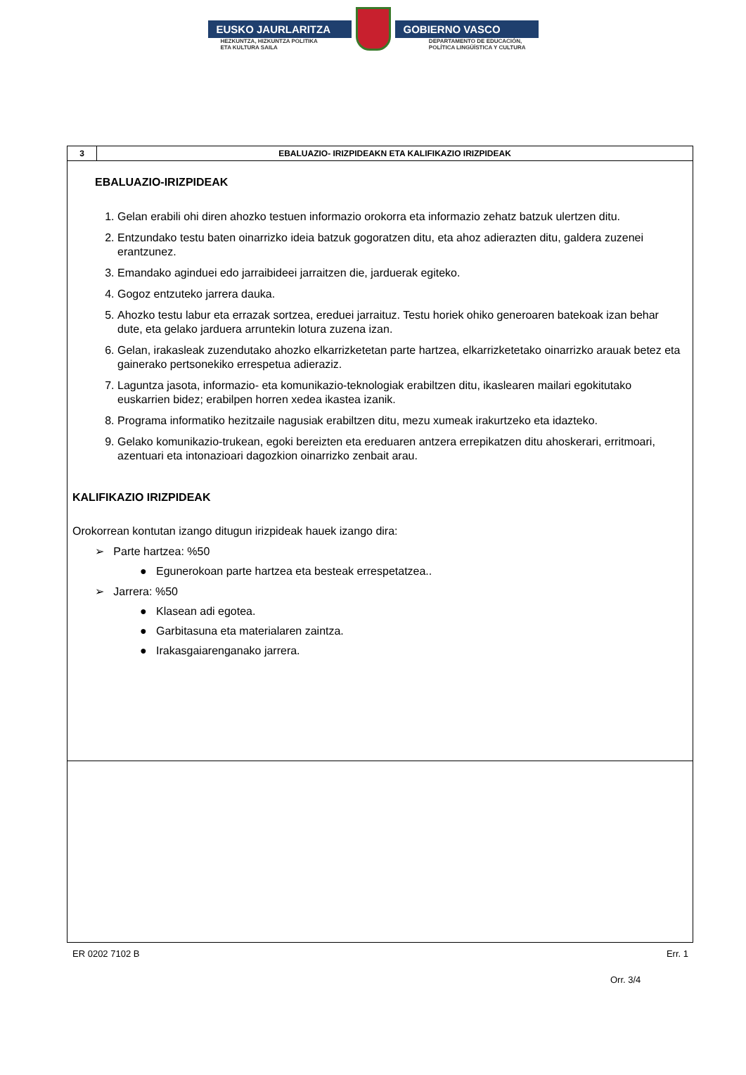EUSKO JAURLARITZA GOBIERNO VASCO
HEZKUNTZA, HIZKUNTZA POLITIKA
ETA KULTURA SAILA DEPARTAMENTO DE EDUCACIÓN,
POLÍTICA LINGÜÍSTICA Y CULTURA
| 3 | EBALUAZIO- IRIZPIDEAKN ETA KALIFIKAZIO IRIZPIDEAK |
| EBALUAZIO-IRIZPIDEAK 1. Gelan erabili ohi diren ahozko testuen informazio orokorra eta informazio zehatz batzuk ulertzen ditu. 2. Entzundako testu baten oinarrizko ideia batzuk gogoratzen ditu, eta ahoz adierazten ditu, galdera zuzenei erantzunez. 3. Emandako aginduei edo jarraibideei jarraitzen die, jarduerak egiteko. 4. Gogoz entzuteko jarrera dauka. 5. Ahozko testu labur eta errazak sortzea, ereduei jarraituz. Testu horiek ohiko generoaren batekoak izan behar dute, eta gelako jarduera arruntekin lotura zuzena izan. 6. Gelan, irakasleak zuzendutako ahozko elkarrizketetan parte hartzea, elkarrizketetako oinarrizko arauak betez eta gainerako pertsonekiko errespetua adieraziz. 7. Laguntza jasota, informazio- eta komunikazio-teknologiak erabiltzen ditu, ikaslearen mailari egokitutako euskarrien bidez; erabilpen horren xedea ikastea izanik. 8. Programa informatiko hezitzaile nagusiak erabiltzen ditu, mezu xumeak irakurtzeko eta idazteko. 9. Gelako komunikazio-trukean, egoki bereizten eta ereduaren antzera errepikatzen ditu ahoskerari, erritmoari, azentuari eta intonazioari dagozkion oinarrizko zenbait arau. KALIFIKAZIO IRIZPIDEAK Orokorrean kontutan izango ditugun irizpideak hauek izango dira: ➢ Parte hartzea: %50 ● Egunerokoan parte hartzea eta besteak errespetatzea.. ➢ Jarrera: %50 ● Klasean adi egotea. ● Garbitasuna eta materialaren zaintza. ● Irakasgaiarenganako jarrera. | |
ER 0202 7102 B Err. 1
Orr. 3/4